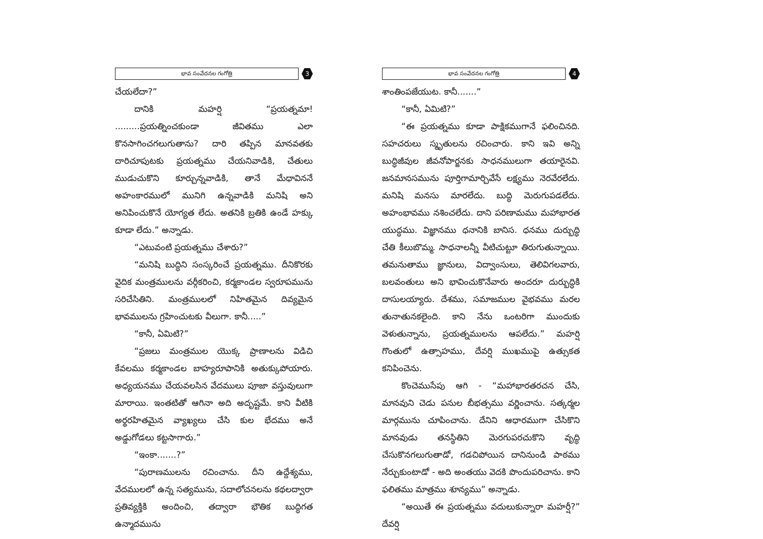భావ సంవేదనల గంగోత్రి 3
చేయలేదా?”
దానికి మహర్షి “ప్రయత్నమా! .........ప్రయత్నించకుండా జీవితము ఎలా కొనసాగించగలుగుతాను? దారి తప్పిన మానవతకు దారిచూపుటకు ప్రయత్నము చేయనివాడికి, చేతులు ముడుచుకొని కూర్చున్నవాడికి, తానే మేధావిననే అహంకారములో మునిగి ఉన్నవాడికి మనిషి అని అనిపించుకొనే యోగ్యత లేదు. అతనికి బ్రతికి ఉండే హక్కు కూడా లేదు.” అన్నాడు.
“ఎటువంటి ప్రయత్నము చేశారు?”
“మనిషి బుద్ధిని సంస్కరించే ప్రయత్నము. దీనికొరకు వైదిక మంత్రములను వర్గీకరించి, కర్మకాండల స్వరూపమును సరిచేసితిని. మంత్రములలో నిహితమైన దివ్యమైన భావములను గ్రహించుటకు వీలుగా. కానీ.....”
“కానీ, ఏమిటి?”
“ప్రజలు మంత్రముల యొక్క ప్రాణాలను విడిచి కేవలము కర్మకాండల బాహ్యరూపానికి అతుక్కుపోయారు. అధ్యయనము చేయవలసిన వేదములు పూజా వస్తువులుగా మారాయి. ఇంతటితో ఆగినా అది అదృష్టమే. కాని వీటికి అర్థరహితమైన వ్యాఖ్యలు చేసి కుల భేదము అనే అడ్డుగోడలు కట్టసాగారు.”
“ఇంకా.......?”
“పురాణములను రచించాను. దీని ఉద్దేశ్యము, వేదములలో ఉన్న సత్యమును, సదాలోచనలను కథలద్వారా ప్రతివ్యక్తికి అందించి, తద్వారా భౌతిక బుద్ధిగత ఉన్మాదమును
భావ సంవేదనల గంగోత్రి 4
శాంతింపజేయుట. కానీ.......”
“కానీ, ఏమిటి?”
“ఈ ప్రయత్నము కూడా పాక్షికముగానే ఫలించినది. సహచరులు స్మృతులను రచించారు. కాని ఇవి అన్ని బుద్ధిజీవుల జీవనోపార్జనకు సాధనములుగా తయారైనవి. జనమానసమును పూర్తిగామార్చివేసే లక్ష్యము నెరవేరలేదు. మనిషి మనసు మారలేదు. బుద్ధి మెరుగుపడలేదు. అహంభావము నశించలేదు. దాని పరిణామము మహాభారత యుద్ధము. విజ్ఞానము ధనానికి బానిస. ధనము దుర్బుద్ధి చేతి కీలుబొమ్మ. సాధనాలన్నీ వీటిచుట్టూ తిరుగుతున్నాయి. తమనుతాము జ్ఞానులు, విద్వాంసులు, తెలివిగలవారు, బలవంతులు అని భావించుకొనేవారు అందరూ దుర్బుద్ధికి దాసులయ్యారు. దేశము, సమాజముల వైభవము మరల తునాతునకలైంది. కాని నేను ఒంటరిగా ముందుకు వెళుతున్నాను, ప్రయత్నములను ఆపలేదు.” మహర్షి గొంతులో ఉత్సాహము, దేవర్షి ముఖముపై ఉత్సుకత కనిపించెను.
కొంచెముసేపు ఆగి - “మహాభారతరచన చేసి, మానవుని చెడు పనుల బీభత్సము వర్ణించాను. సత్కర్మల మార్గమును చూపించాను. దేనిని ఆధారముగా చేసికొని మానవుడు తనస్థితిని మెరగుపరచుకొని వృద్ధి చేసుకొనగలుగుతాడో, గడచిపోయిన దానినుండి పాఠము నేర్చుకుంటాడో - అది అంతయు వెదకి పొందుపరిచాను. కాని ఫలితము మాత్రము శూన్యము” అన్నాడు.
“అయితే ఈ ప్రయత్నము వదులుకున్నారా మహర్షీ?” దేవర్షి